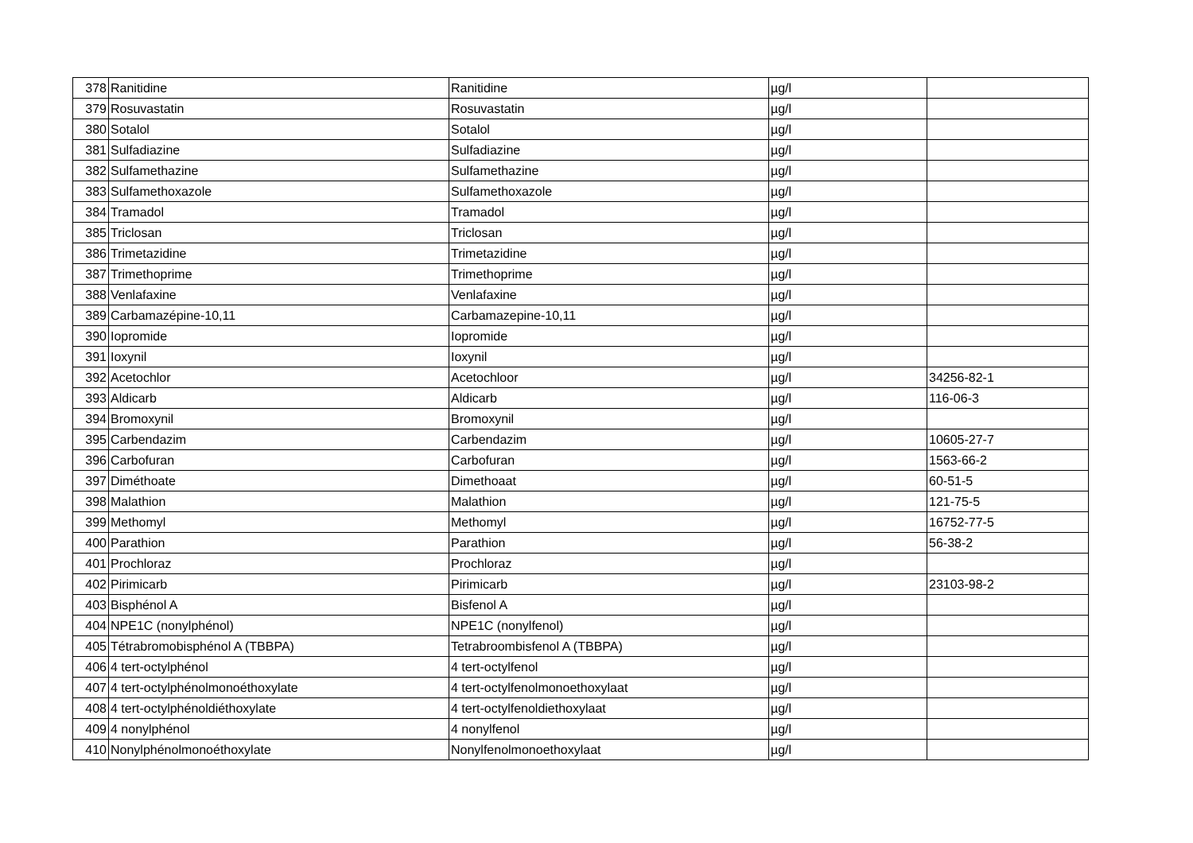| 378 | Ranitidine | Ranitidine | µg/l | |
| 379 | Rosuvastatin | Rosuvastatin | µg/l | |
| 380 | Sotalol | Sotalol | µg/l | |
| 381 | Sulfadiazine | Sulfadiazine | µg/l | |
| 382 | Sulfamethazine | Sulfamethazine | µg/l | |
| 383 | Sulfamethoxazole | Sulfamethoxazole | µg/l | |
| 384 | Tramadol | Tramadol | µg/l | |
| 385 | Triclosan | Triclosan | µg/l | |
| 386 | Trimetazidine | Trimetazidine | µg/l | |
| 387 | Trimethoprime | Trimethoprime | µg/l | |
| 388 | Venlafaxine | Venlafaxine | µg/l | |
| 389 | Carbamazépine-10,11 | Carbamazepine-10,11 | µg/l | |
| 390 | Iopromide | Iopromide | µg/l | |
| 391 | Ioxynil | Ioxynil | µg/l | |
| 392 | Acetochlor | Acetochloor | µg/l | 34256-82-1 |
| 393 | Aldicarb | Aldicarb | µg/l | 116-06-3 |
| 394 | Bromoxynil | Bromoxynil | µg/l | |
| 395 | Carbendazim | Carbendazim | µg/l | 10605-27-7 |
| 396 | Carbofuran | Carbofuran | µg/l | 1563-66-2 |
| 397 | Diméthoate | Dimethoaat | µg/l | 60-51-5 |
| 398 | Malathion | Malathion | µg/l | 121-75-5 |
| 399 | Methomyl | Methomyl | µg/l | 16752-77-5 |
| 400 | Parathion | Parathion | µg/l | 56-38-2 |
| 401 | Prochloraz | Prochloraz | µg/l | |
| 402 | Pirimicarb | Pirimicarb | µg/l | 23103-98-2 |
| 403 | Bisphénol A | Bisfenol A | µg/l | |
| 404 | NPE1C (nonylphénol) | NPE1C (nonylfenol) | µg/l | |
| 405 | Tétrabromobisphénol A (TBBPA) | Tetrabroombisfenol A (TBBPA) | µg/l | |
| 406 | 4 tert-octylphénol | 4 tert-octylfenol | µg/l | |
| 407 | 4 tert-octylphénolmonoéthoxylate | 4 tert-octylfenolmonoethoxylaat | µg/l | |
| 408 | 4 tert-octylphénoldiéthoxylate | 4 tert-octylfenoldiethoxylaat | µg/l | |
| 409 | 4 nonylphénol | 4 nonylfenol | µg/l | |
| 410 | Nonylphénolmonoéthoxylate | Nonylfenolmonoethoxylaat | µg/l | |